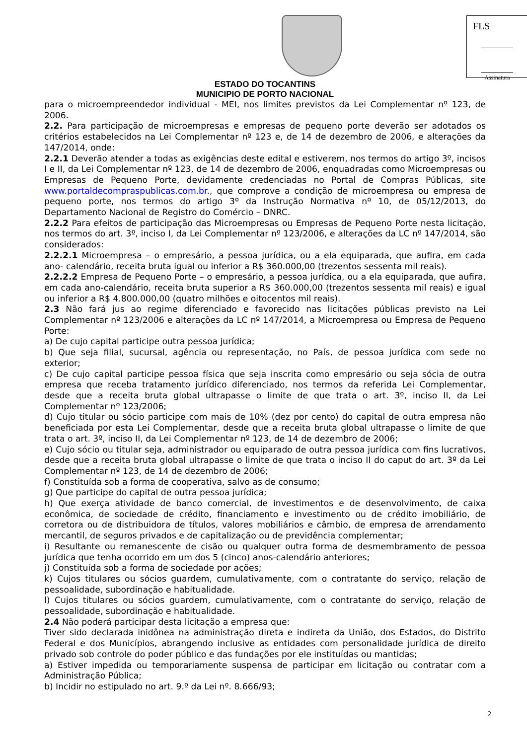FLS
Assinatura
ESTADO DO TOCANTINS
MUNICIPIO DE PORTO NACIONAL
para o microempreendedor individual - MEI, nos limites previstos da Lei Complementar nº 123, de 2006.
2.2. Para participação de microempresas e empresas de pequeno porte deverão ser adotados os critérios estabelecidos na Lei Complementar nº 123 e, de 14 de dezembro de 2006, e alterações da 147/2014, onde:
2.2.1 Deverão atender a todas as exigências deste edital e estiverem, nos termos do artigo 3º, incisos I e II, da Lei Complementar nº 123, de 14 de dezembro de 2006, enquadradas como Microempresas ou Empresas de Pequeno Porte, devidamente credenciadas no Portal de Compras Públicas, site www.portaldecompraspublicas.com.br., que comprove a condição de microempresa ou empresa de pequeno porte, nos termos do artigo 3º da Instrução Normativa nº 10, de 05/12/2013, do Departamento Nacional de Registro do Comércio – DNRC.
2.2.2 Para efeitos de participação das Microempresas ou Empresas de Pequeno Porte nesta licitação, nos termos do art. 3º, inciso I, da Lei Complementar nº 123/2006, e alterações da LC nº 147/2014, são considerados:
2.2.2.1 Microempresa – o empresário, a pessoa jurídica, ou a ela equiparada, que aufira, em cada ano- calendário, receita bruta igual ou inferior a R$ 360.000,00 (trezentos sessenta mil reais).
2.2.2.2 Empresa de Pequeno Porte – o empresário, a pessoa jurídica, ou a ela equiparada, que aufira, em cada ano-calendário, receita bruta superior a R$ 360.000,00 (trezentos sessenta mil reais) e igual ou inferior a R$ 4.800.000,00 (quatro milhões e oitocentos mil reais).
2.3 Não fará jus ao regime diferenciado e favorecido nas licitações públicas previsto na Lei Complementar nº 123/2006 e alterações da LC nº 147/2014, a Microempresa ou Empresa de Pequeno Porte:
a) De cujo capital participe outra pessoa jurídica;
b) Que seja filial, sucursal, agência ou representação, no País, de pessoa jurídica com sede no exterior;
c) De cujo capital participe pessoa física que seja inscrita como empresário ou seja sócia de outra empresa que receba tratamento jurídico diferenciado, nos termos da referida Lei Complementar, desde que a receita bruta global ultrapasse o limite de que trata o art. 3º, inciso II, da Lei Complementar nº 123/2006;
d) Cujo titular ou sócio participe com mais de 10% (dez por cento) do capital de outra empresa não beneficiada por esta Lei Complementar, desde que a receita bruta global ultrapasse o limite de que trata o art. 3º, inciso II, da Lei Complementar nº 123, de 14 de dezembro de 2006;
e) Cujo sócio ou titular seja, administrador ou equiparado de outra pessoa jurídica com fins lucrativos, desde que a receita bruta global ultrapasse o limite de que trata o inciso II do caput do art. 3º da Lei Complementar nº 123, de 14 de dezembro de 2006;
f) Constituída sob a forma de cooperativa, salvo as de consumo;
g) Que participe do capital de outra pessoa jurídica;
h) Que exerça atividade de banco comercial, de investimentos e de desenvolvimento, de caixa econômica, de sociedade de crédito, financiamento e investimento ou de crédito imobiliário, de corretora ou de distribuidora de títulos, valores mobiliários e câmbio, de empresa de arrendamento mercantil, de seguros privados e de capitalização ou de previdência complementar;
i) Resultante ou remanescente de cisão ou qualquer outra forma de desmembramento de pessoa jurídica que tenha ocorrido em um dos 5 (cinco) anos-calendário anteriores;
j) Constituída sob a forma de sociedade por ações;
k) Cujos titulares ou sócios guardem, cumulativamente, com o contratante do serviço, relação de pessoalidade, subordinação e habitualidade.
l) Cujos titulares ou sócios guardem, cumulativamente, com o contratante do serviço, relação de pessoalidade, subordinação e habitualidade.
2.4 Não poderá participar desta licitação a empresa que:
Tiver sido declarada inidônea na administração direta e indireta da União, dos Estados, do Distrito Federal e dos Municípios, abrangendo inclusive as entidades com personalidade jurídica de direito privado sob controle do poder público e das fundações por ele instituídas ou mantidas;
a) Estiver impedida ou temporariamente suspensa de participar em licitação ou contratar com a Administração Pública;
b) Incidir no estipulado no art. 9.º da Lei nº. 8.666/93;
2